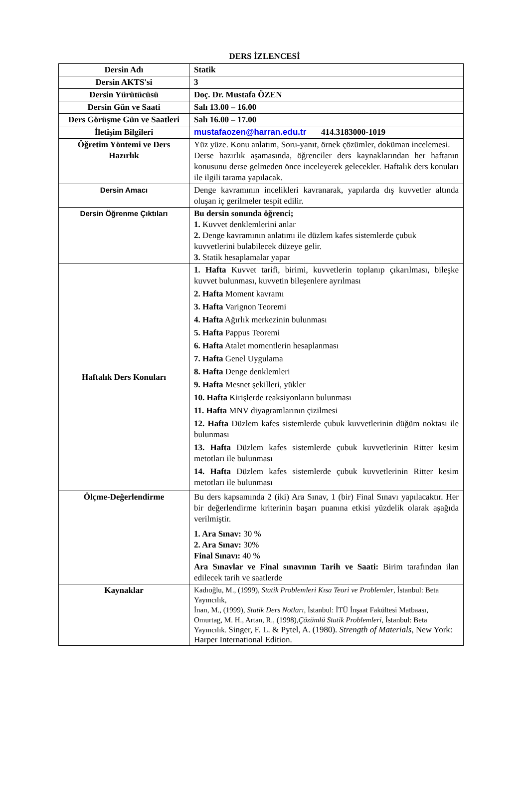DERS İZLENCESİ
| Dersin Adı | Statik |
| Dersin AKTS'si | 3 |
| Dersin Yürütücüsü | Doç. Dr. Mustafa ÖZEN |
| Dersin Gün ve Saati | Salı 13.00 – 16.00 |
| Ders Görüşme Gün ve Saatleri | Salı 16.00 – 17.00 |
| İletişim Bilgileri | mustafaozen@harran.edu.tr 414.3183000-1019 |
| Öğretim Yöntemi ve Ders Hazırlık | Yüz yüze. Konu anlatım, Soru-yanıt, örnek çözümler, doküman incelemesi. Derse hazırlık aşamasında, öğrenciler ders kaynaklarından her haftanın konusunu derse gelmeden önce inceleyerek gelecekler. Haftalık ders konuları ile ilgili tarama yapılacak. |
| Dersin Amacı | Denge kavramının incelikleri kavranarak, yapılarda dış kuvvetler altında oluşan iç gerilmeler tespit edilir. |
| Dersin Öğrenme Çıktıları | Bu dersin sonunda öğrenci; 1. Kuvvet denklemlerini anlar 2. Denge kavramının anlatımı ile düzlem kafes sistemlerde çubuk kuvvetlerini bulabilecek düzeye gelir. 3. Statik hesaplamalar yapar |
| Haftalık Ders Konuları | 1. Hafta Kuvvet tarifi, birimi, kuvvetlerin toplanıp çıkarılması, bileşke kuvvet bulunması, kuvvetin bileşenlere ayrılması 2. Hafta Moment kavramı 3. Hafta Varignon Teoremi 4. Hafta Ağırlık merkezinin bulunması 5. Hafta Pappus Teoremi 6. Hafta Atalet momentlerin hesaplanması 7. Hafta Genel Uygulama 8. Hafta Denge denklemleri 9. Hafta Mesnet şekilleri, yükler 10. Hafta Kirişlerde reaksiyonların bulunması 11. Hafta MNV diyagramlarının çizilmesi 12. Hafta Düzlem kafes sistemlerde çubuk kuvvetlerinin düğüm noktası ile bulunması 13. Hafta Düzlem kafes sistemlerde çubuk kuvvetlerinin Ritter kesim metotları ile bulunması 14. Hafta Düzlem kafes sistemlerde çubuk kuvvetlerinin Ritter kesim metotları ile bulunması |
| Ölçme-Değerlendirme | Bu ders kapsamında 2 (iki) Ara Sınav, 1 (bir) Final Sınavı yapılacaktır. Her bir değerlendirme kriterinin başarı puanına etkisi yüzdelik olarak aşağıda verilmiştir. 1. Ara Sınav: 30 % 2. Ara Sınav: 30% Final Sınavı: 40 % Ara Sınavlar ve Final sınavının Tarih ve Saati: Birim tarafından ilan edilecek tarih ve saatlerde |
| Kaynaklar | Kadıoğlu, M., (1999), Statik Problemleri Kısa Teori ve Problemler , İstanbul: Beta Yayıncılık, İnan, M., (1999), Statik Ders Notları , İstanbul: İTÜ İnşaat Fakültesi Matbaası, Omurtag, M. H., Artan, R., (1998), Çözümlü Statik Problemleri , İstanbul: Beta Yayıncılık. Singer, F. L. & Pytel, A. (1980). Strength of Materials , New York: Harper International Edition. |